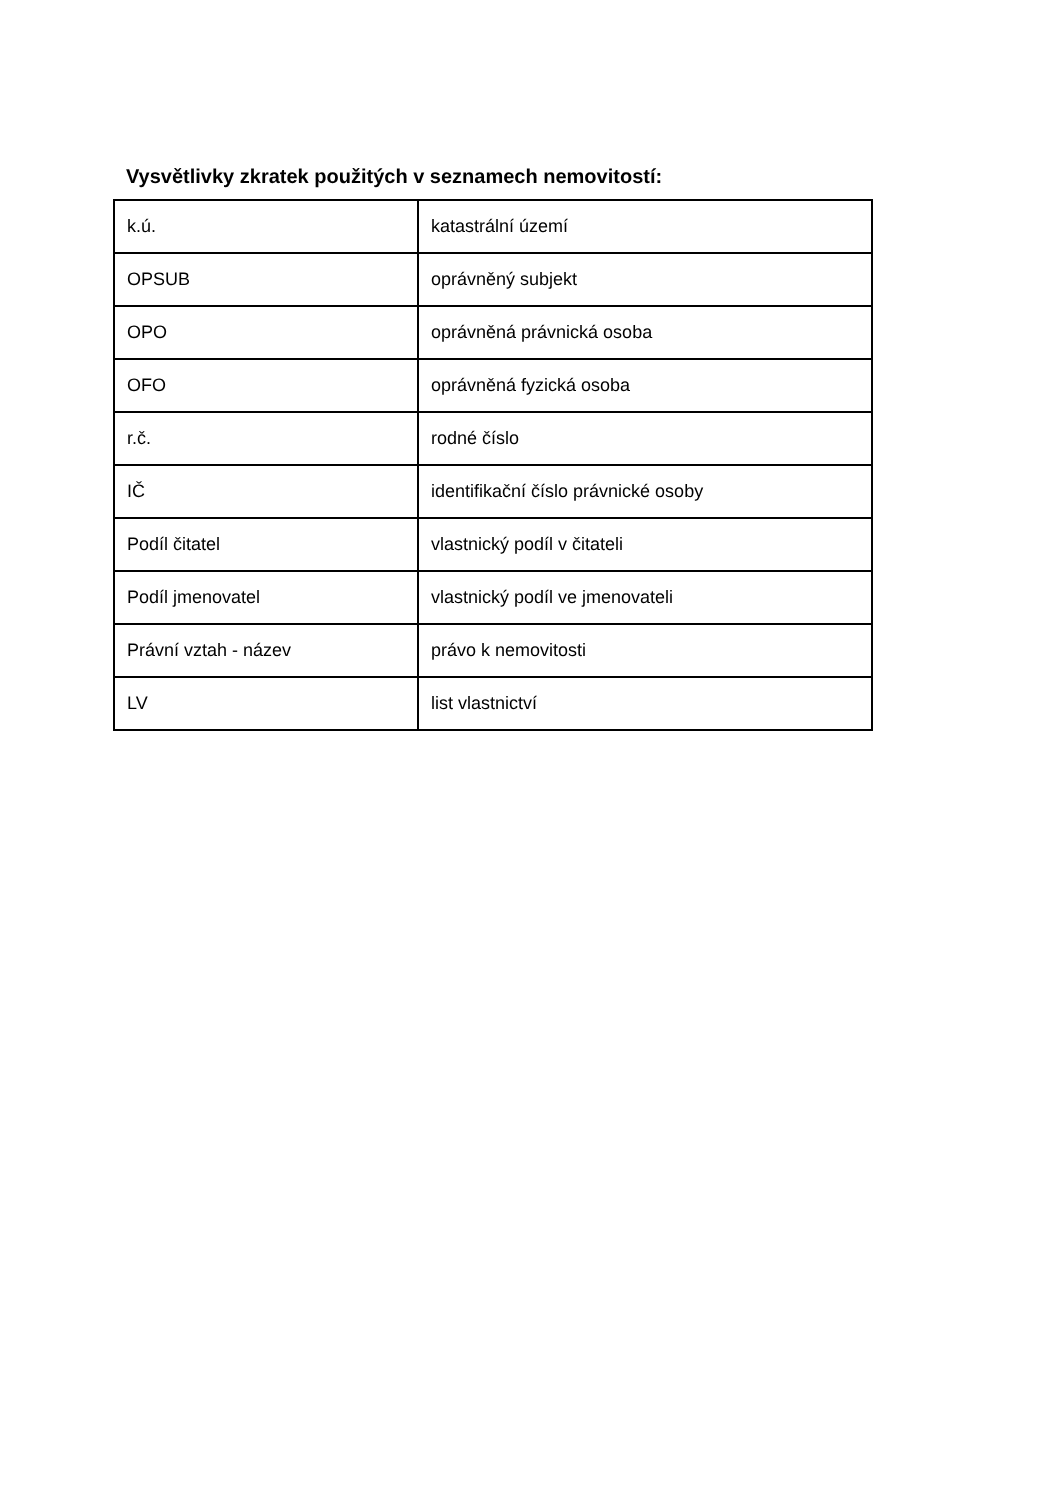Vysvětlivky zkratek použitých v seznamech nemovitostí:
| k.ú. | katastrální území |
| OPSUB | oprávněný subjekt |
| OPO | oprávněná právnická osoba |
| OFO | oprávněná fyzická osoba |
| r.č. | rodné číslo |
| IČ | identifikační číslo právnické osoby |
| Podíl čitatel | vlastnický podíl v čitateli |
| Podíl jmenovatel | vlastnický podíl ve jmenovateli |
| Právní vztah - název | právo k nemovitosti |
| LV | list vlastnictví |